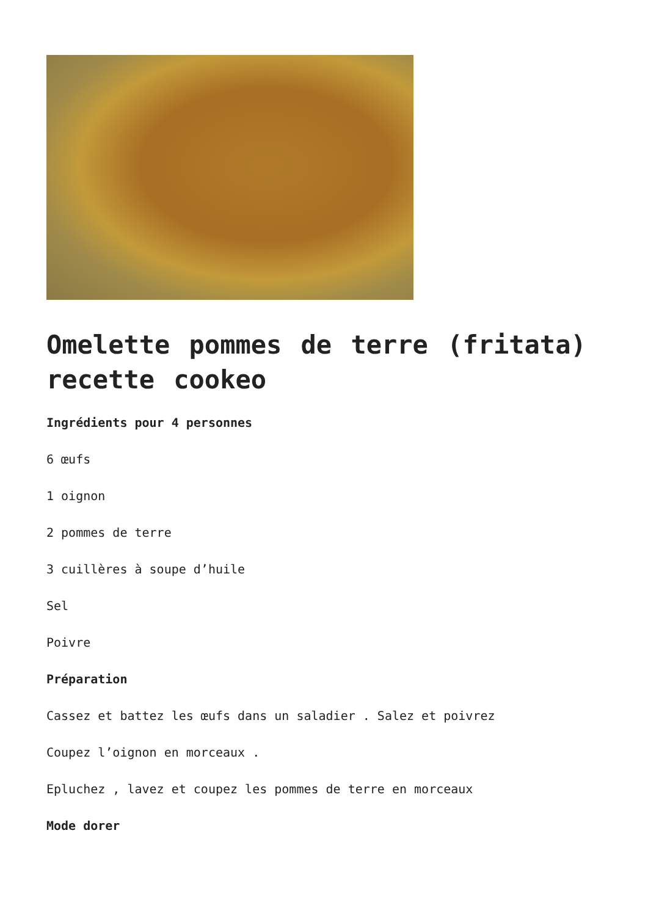Omelette pommes de terre (fritata) recette cookeo
Ingrédients pour 4 personnes
6 œufs
1 oignon
2 pommes de terre
3 cuillères à soupe d’huile
Sel
Poivre
Préparation
Cassez et battez les œufs dans un saladier . Salez et poivrez
Coupez l’oignon en morceaux .
Epluchez , lavez et coupez les pommes de terre en morceaux
Mode dorer